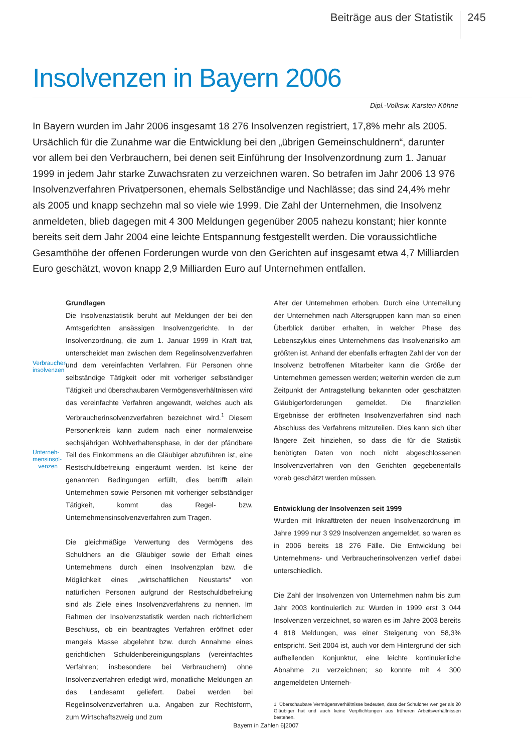Beiträge aus der Statistik 245
Insolvenzen in Bayern 2006
Dipl.-Volksw. Karsten Köhne
In Bayern wurden im Jahr 2006 insgesamt 18 276 Insolvenzen registriert, 17,8% mehr als 2005. Ursächlich für die Zunahme war die Entwicklung bei den „übrigen Gemeinschuldnern“, darunter vor allem bei den Verbrauchern, bei denen seit Einführung der Insolvenzordnung zum 1. Januar 1999 in jedem Jahr starke Zuwachsraten zu verzeichnen waren. So betrafen im Jahr 2006 13 976 Insolvenzverfahren Privatpersonen, ehemals Selbständige und Nachlässe; das sind 24,4% mehr als 2005 und knapp sechzehn mal so viele wie 1999. Die Zahl der Unternehmen, die Insolvenz anmeldeten, blieb dagegen mit 4 300 Meldungen gegenüber 2005 nahezu konstant; hier konnte bereits seit dem Jahr 2004 eine leichte Entspannung festgestellt werden. Die voraussichtliche Gesamthöhe der offenen Forderungen wurde von den Gerichten auf insgesamt etwa 4,7 Milliarden Euro geschätzt, wovon knapp 2,9 Milliarden Euro auf Unternehmen entfallen.
Verbraucher-
insolvenzen
Unterneh-
mensinsol-
venzen
Grundlagen
Die Insolvenzstatistik beruht auf Meldungen der bei den Amtsgerichten ansässigen Insolvenzgerichte. In der Insolvenzordnung, die zum 1. Januar 1999 in Kraft trat, unterscheidet man zwischen dem Regelinsolvenzverfahren und dem vereinfachten Verfahren. Für Personen ohne selbständige Tätigkeit oder mit vorheriger selbständiger Tätigkeit und überschaubaren Vermögensverhältnissen wird das vereinfachte Verfahren angewandt, welches auch als Verbraucherinsolvenzverfahren bezeichnet wird.<sup>1</sup> Diesem Personenkreis kann zudem nach einer normalerweise sechsjährigen Wohlverhaltensphase, in der der pfändbare Teil des Einkommens an die Gläubiger abzuführen ist, eine Restschuldbefreiung eingeräumt werden. Ist keine der genannten Bedingungen erfüllt, dies betrifft allein Unternehmen sowie Personen mit vorheriger selbständiger Tätigkeit, kommt das Regel- bzw. Unternehmensinsolvenzverfahren zum Tragen.
Die gleichmäßige Verwertung des Vermögens des Schuldners an die Gläubiger sowie der Erhalt eines Unternehmens durch einen Insolvenzplan bzw. die Möglichkeit eines „wirtschaftlichen Neustarts“ von natürlichen Personen aufgrund der Restschuldbefreiung sind als Ziele eines Insolvenzverfahrens zu nennen. Im Rahmen der Insolvenzstatistik werden nach richterlichem Beschluss, ob ein beantragtes Verfahren eröffnet oder mangels Masse abgelehnt bzw. durch Annahme eines gerichtlichen Schuldenbereinigungsplans (vereinfachtes Verfahren; insbesondere bei Verbrauchern) ohne Insolvenzverfahren erledigt wird, monatliche Meldungen an das Landesamt geliefert. Dabei werden bei Regelinsolvenzverfahren u.a. Angaben zur Rechtsform, zum Wirtschaftszweig und zum
Alter der Unternehmen erhoben. Durch eine Unterteilung der Unternehmen nach Altersgruppen kann man so einen Überblick darüber erhalten, in welcher Phase des Lebenszyklus eines Unternehmens das Insolvenzrisiko am größten ist. Anhand der ebenfalls erfragten Zahl der von der Insolvenz betroffenen Mitarbeiter kann die Größe der Unternehmen gemessen werden; weiterhin werden die zum Zeitpunkt der Antragstellung bekannten oder geschätzten Gläubigerforderungen gemeldet. Die finanziellen Ergebnisse der eröffneten Insolvenzverfahren sind nach Abschluss des Verfahrens mitzuteilen. Dies kann sich über längere Zeit hinziehen, so dass die für die Statistik benötigten Daten von noch nicht abgeschlossenen Insolvenzverfahren von den Gerichten gegebenenfalls vorab geschätzt werden müssen.
Entwicklung der Insolvenzen seit 1999
Wurden mit Inkrafttreten der neuen Insolvenzordnung im Jahre 1999 nur 3 929 Insolvenzen angemeldet, so waren es in 2006 bereits 18 276 Fälle. Die Entwicklung bei Unternehmens- und Verbraucherinsolvenzen verlief dabei unterschiedlich.
Die Zahl der Insolvenzen von Unternehmen nahm bis zum Jahr 2003 kontinuierlich zu: Wurden in 1999 erst 3 044 Insolvenzen verzeichnet, so waren es im Jahre 2003 bereits 4 818 Meldungen, was einer Steigerung von 58,3% entspricht. Seit 2004 ist, auch vor dem Hintergrund der sich aufhellenden Konjunktur, eine leichte kontinuierliche Abnahme zu verzeichnen; so konnte mit 4 300 angemeldeten Unterneh-
1 Überschaubare Vermögensverhältnisse bedeuten, dass der Schuldner weniger als 20 Gläubiger hat und auch keine Verpflichtungen aus früheren Arbeitsverhältnissen bestehen.
Bayern in Zahlen 6|2007